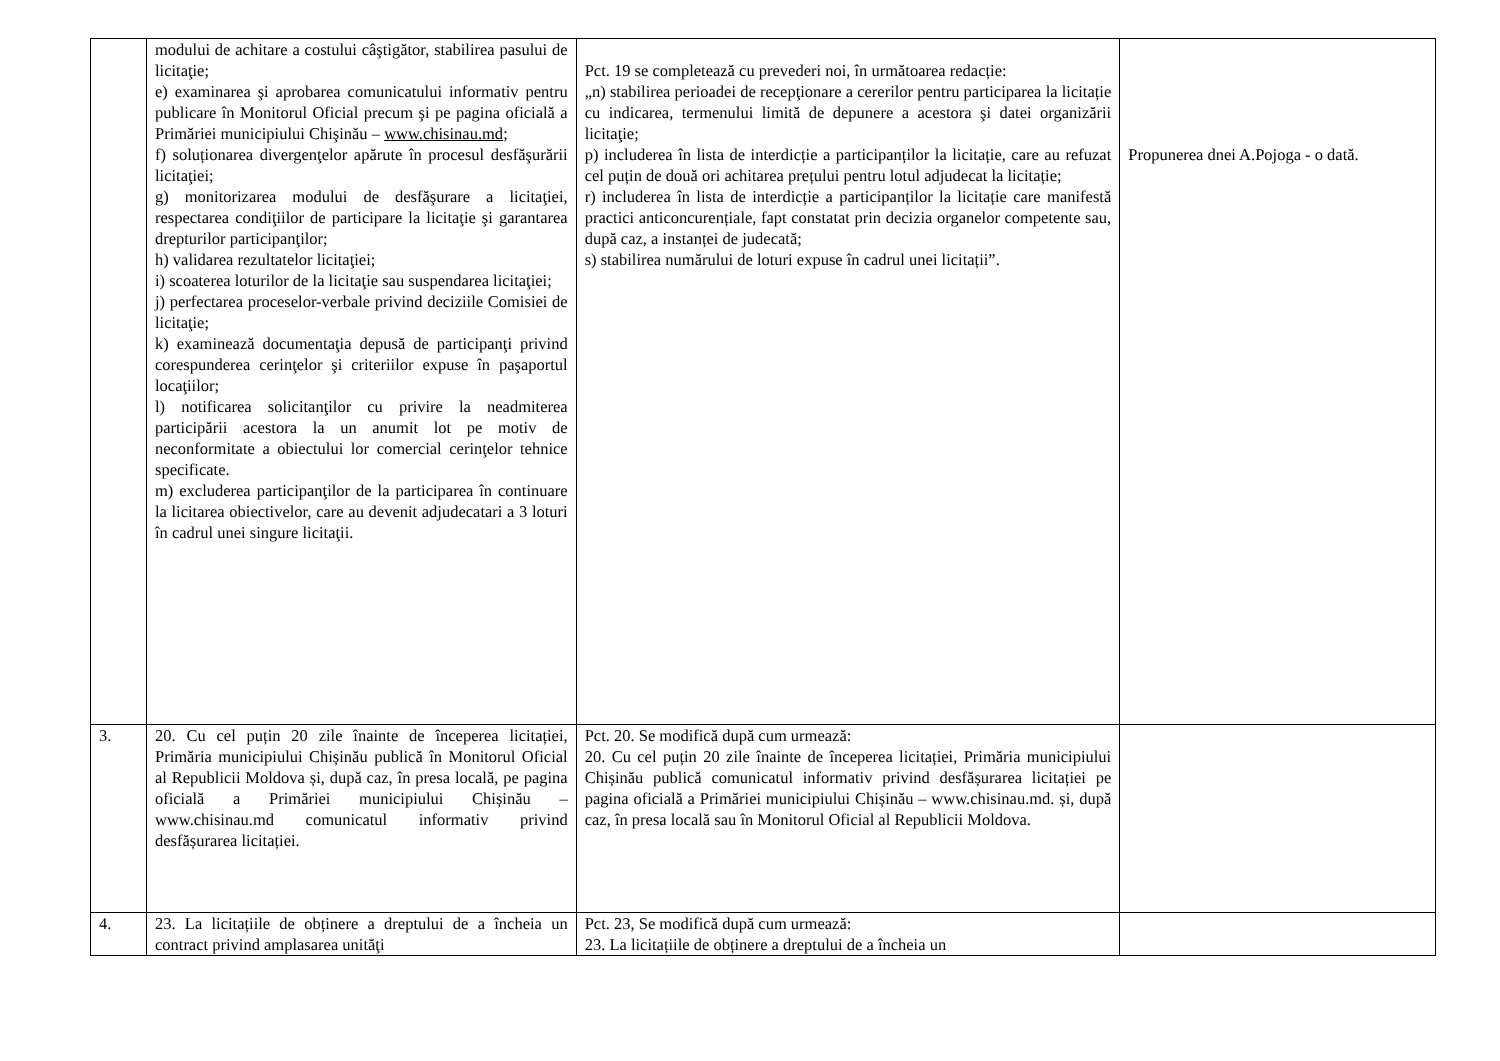| | modului de achitare a costului câştigător, stabilirea pasului de licitaţie; e) examinarea şi aprobarea comunicatului informativ pentru publicare în Monitorul Oficial precum şi pe pagina oficială a Primăriei municipiului Chişinău – www.chisinau.md ; f) soluționarea divergenţelor apărute în procesul desfăşurării licitaţiei; g) monitorizarea modului de desfăşurare a licitaţiei, respectarea condiţiilor de participare la licitaţie şi garantarea drepturilor participanţilor; h) validarea rezultatelor licitaţiei; i) scoaterea loturilor de la licitaţie sau suspendarea licitaţiei; j) perfectarea proceselor-verbale privind deciziile Comisiei de licitaţie; k) examinează documentaţia depusă de participanţi privind corespunderea cerinţelor şi criteriilor expuse în paşaportul locaţiilor; l) notificarea solicitanţilor cu privire la neadmiterea participării acestora la un anumit lot pe motiv de neconformitate a obiectului lor comercial cerinţelor tehnice specificate. m) excluderea participanţilor de la participarea în continuare la licitarea obiectivelor, care au devenit adjudecatari a 3 loturi în cadrul unei singure licitaţii. | Pct. 19 se completează cu prevederi noi, în următoarea redacție: „n) stabilirea perioadei de recepţionare a cererilor pentru participarea la licitație cu indicarea, termenului limită de depunere a acestora şi datei organizării licitaţie; p) includerea în lista de interdicție a participanților la licitație, care au refuzat cel puțin de două ori achitarea prețului pentru lotul adjudecat la licitație; r) includerea în lista de interdicție a participanților la licitație care manifestă practici anticoncurențiale, fapt constatat prin decizia organelor competente sau, după caz, a instanței de judecată; s) stabilirea numărului de loturi expuse în cadrul unei licitații”. | Propunerea dnei A.Pojoga - o dată. |
| 3. | 20. Cu cel puțin 20 zile înainte de începerea licitației, Primăria municipiului Chișinău publică în Monitorul Oficial al Republicii Moldova și, după caz, în presa locală, pe pagina oficială a Primăriei municipiului Chișinău – www.chisinau.md comunicatul informativ privind desfășurarea licitației. | Pct. 20. Se modifică după cum urmează: 20. Cu cel puțin 20 zile înainte de începerea licitației, Primăria municipiului Chișinău publică comunicatul informativ privind desfășurarea licitației pe pagina oficială a Primăriei municipiului Chișinău – www.chisinau.md. și, după caz, în presa locală sau în Monitorul Oficial al Republicii Moldova. | |
| 4. | 23. La licitațiile de obținere a dreptului de a încheia un contract privind amplasarea unităţi | Pct. 23, Se modifică după cum urmează: 23. La licitațiile de obținere a dreptului de a încheia un | |